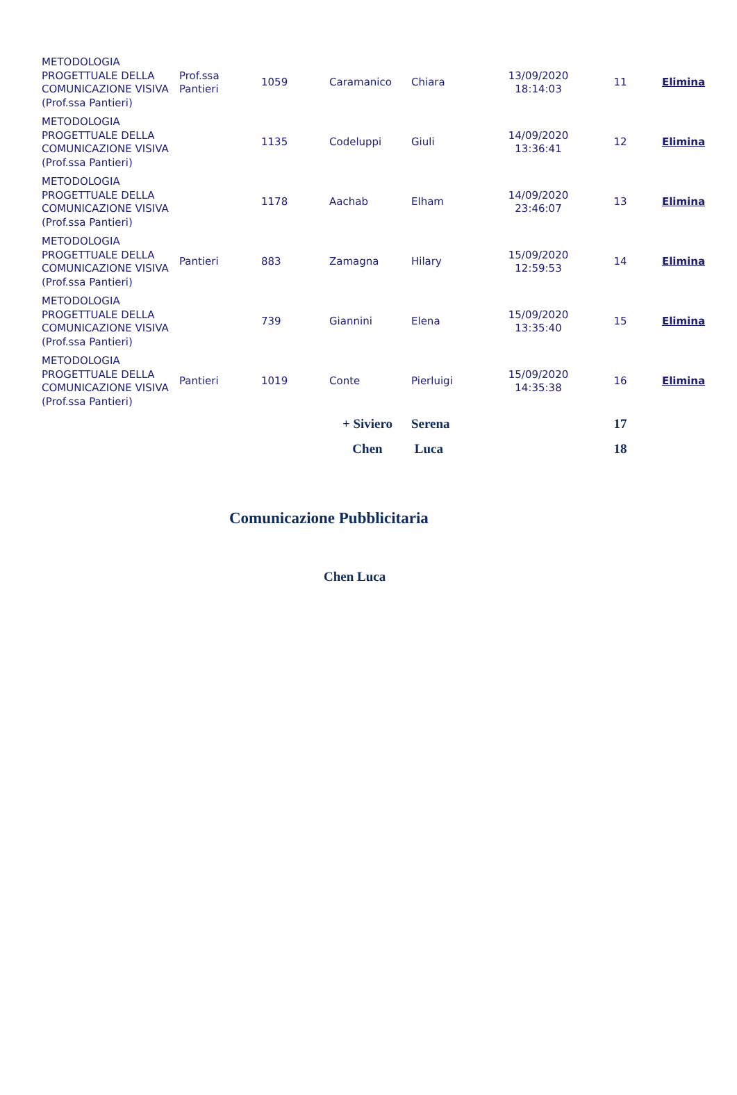| METODOLOGIA PROGETTUALE DELLA COMUNICAZIONE VISIVA (Prof.ssa Pantieri) | Prof.ssa Pantieri | 1059 | Caramanico | Chiara | 13/09/2020 18:14:03 | 11 | Elimina |
| METODOLOGIA PROGETTUALE DELLA COMUNICAZIONE VISIVA (Prof.ssa Pantieri) | | 1135 | Codeluppi | Giuli | 14/09/2020 13:36:41 | 12 | Elimina |
| METODOLOGIA PROGETTUALE DELLA COMUNICAZIONE VISIVA (Prof.ssa Pantieri) | | 1178 | Aachab | Elham | 14/09/2020 23:46:07 | 13 | Elimina |
| METODOLOGIA PROGETTUALE DELLA COMUNICAZIONE VISIVA (Prof.ssa Pantieri) | Pantieri | 883 | Zamagna | Hilary | 15/09/2020 12:59:53 | 14 | Elimina |
| METODOLOGIA PROGETTUALE DELLA COMUNICAZIONE VISIVA (Prof.ssa Pantieri) | | 739 | Giannini | Elena | 15/09/2020 13:35:40 | 15 | Elimina |
| METODOLOGIA PROGETTUALE DELLA COMUNICAZIONE VISIVA (Prof.ssa Pantieri) | Pantieri | 1019 | Conte | Pierluigi | 15/09/2020 14:35:38 | 16 | Elimina |
| | | | + Siviero | Serena | | 17 | |
| | | | Chen | Luca | | 18 | |
Comunicazione Pubblicitaria
Chen Luca